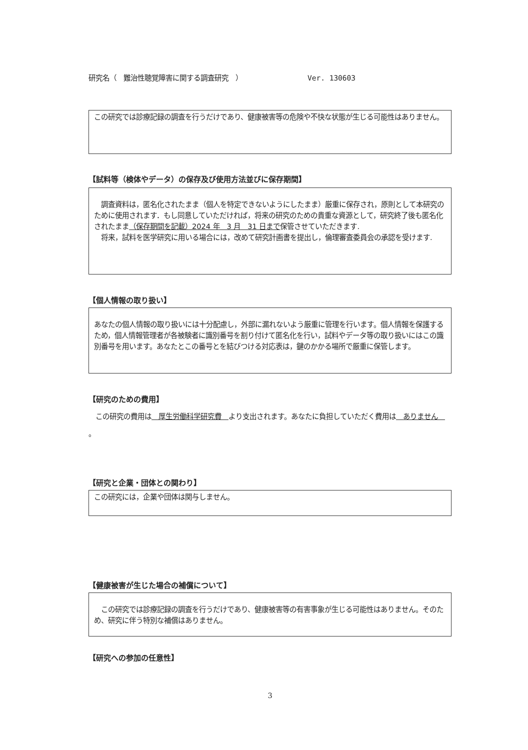研究名（　難治性聴覚障害に関する調査研究　） Ver. 130603
この研究では診療記録の調査を行うだけであり、健康被害等の危険や不快な状態が生じる可能性はありません。
【試料等（検体やデータ）の保存及び使用方法並びに保存期間】
　調査資料は，匿名化されたまま（個人を特定できないようにしたまま）厳重に保存され，原則として本研究のために使用されます．もし同意していただければ，将来の研究のための貴重な資源として，研究終了後も匿名化されたまま（保存期間を記載）2024 年　3 月　31 日まで保管させていただきます.
　将来，試料を医学研究に用いる場合には，改めて研究計画書を提出し，倫理審査委員会の承認を受けます.
【個人情報の取り扱い】
あなたの個人情報の取り扱いには十分配慮し，外部に漏れないよう厳重に管理を行います。個人情報を保護するため，個人情報管理者が各被験者に識別番号を割り付けて匿名化を行い，試料やデータ等の取り扱いにはこの識別番号を用います。あなたとこの番号とを結びつける対応表は，鍵のかかる場所で厳重に保管します。
【研究のための費用】
　この研究の費用は　厚生労働科学研究費　より支出されます。あなたに負担していただく費用は　ありません　。
【研究と企業・団体との関わり】
この研究には，企業や団体は関与しません。
【健康被害が生じた場合の補償について】
　この研究では診療記録の調査を行うだけであり、健康被害等の有害事象が生じる可能性はありません。そのため、研究に伴う特別な補償はありません。
【研究への参加の任意性】
3